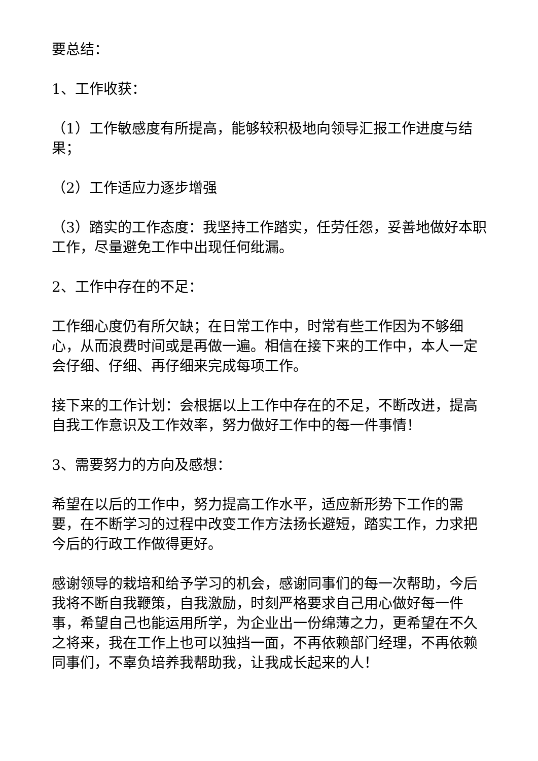要总结：
1、工作收获：
（1）工作敏感度有所提高，能够较积极地向领导汇报工作进度与结果；
（2）工作适应力逐步增强
（3）踏实的工作态度：我坚持工作踏实，任劳任怨，妥善地做好本职工作，尽量避免工作中出现任何纰漏。
2、工作中存在的不足：
工作细心度仍有所欠缺；在日常工作中，时常有些工作因为不够细心，从而浪费时间或是再做一遍。相信在接下来的工作中，本人一定会仔细、仔细、再仔细来完成每项工作。
接下来的工作计划：会根据以上工作中存在的不足，不断改进，提高自我工作意识及工作效率，努力做好工作中的每一件事情！
3、需要努力的方向及感想：
希望在以后的工作中，努力提高工作水平，适应新形势下工作的需要，在不断学习的过程中改变工作方法扬长避短，踏实工作，力求把今后的行政工作做得更好。
感谢领导的栽培和给予学习的机会，感谢同事们的每一次帮助，今后我将不断自我鞭策，自我激励，时刻严格要求自己用心做好每一件事，希望自己也能运用所学，为企业出一份绵薄之力，更希望在不久之将来，我在工作上也可以独挡一面，不再依赖部门经理，不再依赖同事们，不辜负培养我帮助我，让我成长起来的人！